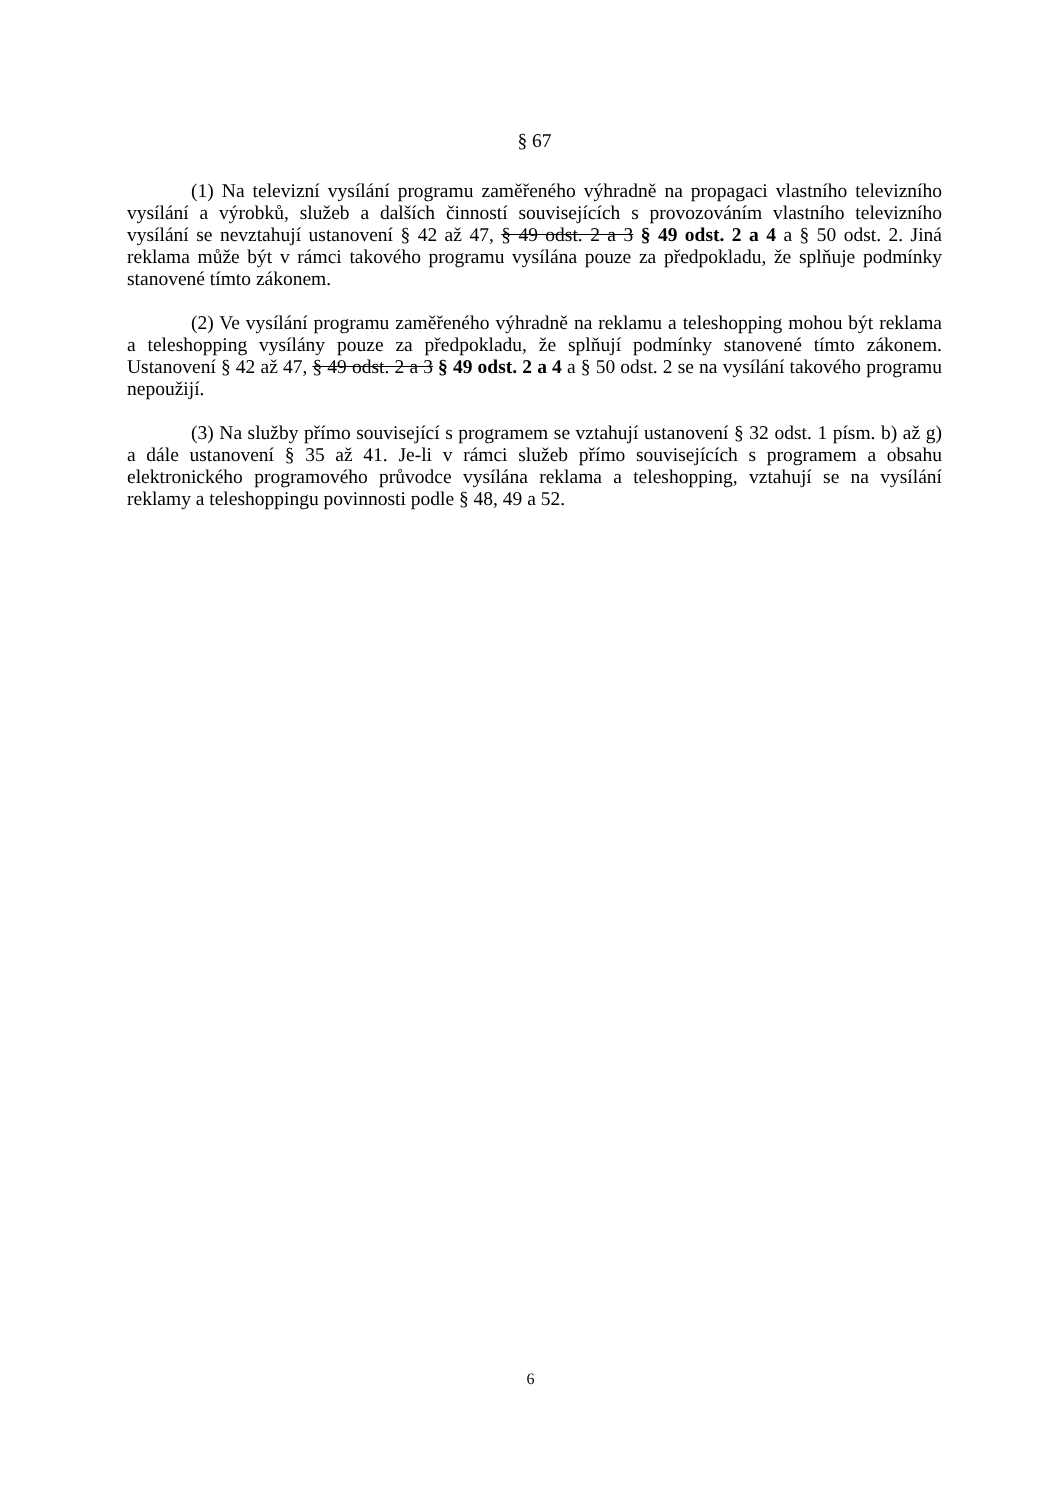§ 67
(1) Na televizní vysílání programu zaměřeného výhradně na propagaci vlastního televizního vysílání a výrobků, služeb a dalších činností souvisejících s provozováním vlastního televizního vysílání se nevztahují ustanovení § 42 až 47, § 49 odst. 2 a 3 § 49 odst. 2 a 4 a § 50 odst. 2. Jiná reklama může být v rámci takového programu vysílána pouze za předpokladu, že splňuje podmínky stanovené tímto zákonem.
(2) Ve vysílání programu zaměřeného výhradně na reklamu a teleshopping mohou být reklama a teleshopping vysílány pouze za předpokladu, že splňují podmínky stanovené tímto zákonem. Ustanovení § 42 až 47, § 49 odst. 2 a 3 § 49 odst. 2 a 4 a § 50 odst. 2 se na vysílání takového programu nepoužijí.
(3) Na služby přímo související s programem se vztahují ustanovení § 32 odst. 1 písm. b) až g) a dále ustanovení § 35 až 41. Je-li v rámci služeb přímo souvisejících s programem a obsahu elektronického programového průvodce vysílána reklama a teleshopping, vztahují se na vysílání reklamy a teleshoppingu povinnosti podle § 48, 49 a 52.
6